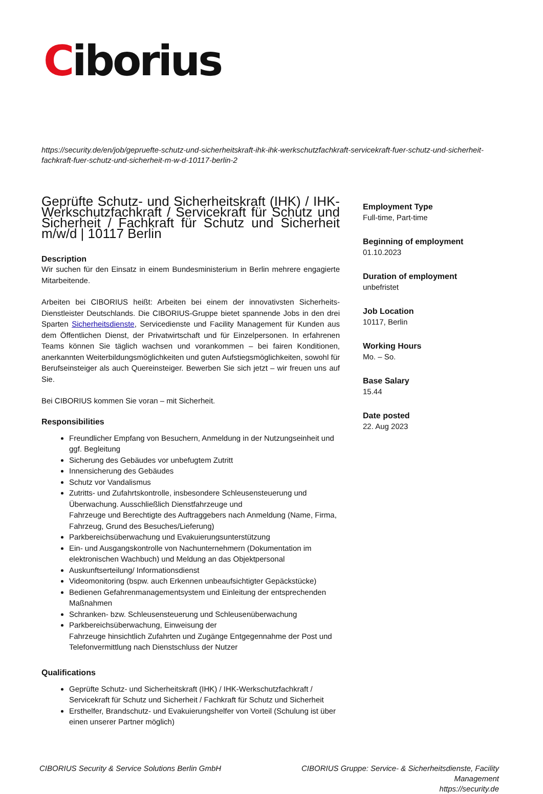Ciborius
https://security.de/en/job/gepruefte-schutz-und-sicherheitskraft-ihk-ihk-werkschutzfachkraft-servicekraft-fuer-schutz-und-sicherheit-fachkraft-fuer-schutz-und-sicherheit-m-w-d-10117-berlin-2
Geprüfte Schutz- und Sicherheitskraft (IHK) / IHK-Werkschutzfachkraft / Servicekraft für Schutz und Sicherheit / Fachkraft für Schutz und Sicherheit m/w/d | 10117 Berlin
Description
Wir suchen für den Einsatz in einem Bundesministerium in Berlin mehrere engagierte Mitarbeitende.
Arbeiten bei CIBORIUS heißt: Arbeiten bei einem der innovativsten Sicherheits-Dienstleister Deutschlands. Die CIBORIUS-Gruppe bietet spannende Jobs in den drei Sparten Sicherheitsdienste, Servicedienste und Facility Management für Kunden aus dem Öffentlichen Dienst, der Privatwirtschaft und für Einzelpersonen. In erfahrenen Teams können Sie täglich wachsen und vorankommen – bei fairen Konditionen, anerkannten Weiterbildungsmöglichkeiten und guten Aufstiegsmöglichkeiten, sowohl für Berufseinsteiger als auch Quereinsteiger. Bewerben Sie sich jetzt – wir freuen uns auf Sie.
Bei CIBORIUS kommen Sie voran – mit Sicherheit.
Responsibilities
Freundlicher Empfang von Besuchern, Anmeldung in der Nutzungseinheit und ggf. Begleitung
Sicherung des Gebäudes vor unbefugtem Zutritt
Innensicherung des Gebäudes
Schutz vor Vandalismus
Zutritts- und Zufahrtskontrolle, insbesondere Schleusensteuerung und Überwachung. Ausschließlich Dienstfahrzeuge und
Fahrzeuge und Berechtigte des Auftraggebers nach Anmeldung (Name, Firma, Fahrzeug, Grund des Besuches/Lieferung)
Parkbereichsüberwachung und Evakuierungsunterstützung
Ein- und Ausgangskontrolle von Nachunternehmern (Dokumentation im elektronischen Wachbuch) und Meldung an das Objektpersonal
Auskunftserteilung/ Informationsdienst
Videomonitoring (bspw. auch Erkennen unbeaufsichtigter Gepäckstücke)
Bedienen Gefahrenmanagementsystem und Einleitung der entsprechenden Maßnahmen
Schranken- bzw. Schleusensteuerung und Schleusenüberwachung
Parkbereichsüberwachung, Einweisung der
Fahrzeuge hinsichtlich Zufahrten und Zugänge Entgegennahme der Post und Telefonvermittlung nach Dienstschluss der Nutzer
Qualifications
Geprüfte Schutz- und Sicherheitskraft (IHK) / IHK-Werkschutzfachkraft / Servicekraft für Schutz und Sicherheit / Fachkraft für Schutz und Sicherheit
Ersthelfer, Brandschutz- und Evakuierungshelfer von Vorteil (Schulung ist über einen unserer Partner möglich)
Employment Type
Full-time, Part-time
Beginning of employment
01.10.2023
Duration of employment
unbefristet
Job Location
10117, Berlin
Working Hours
Mo. – So.
Base Salary
15.44
Date posted
22. Aug 2023
CIBORIUS Security & Service Solutions Berlin GmbH
CIBORIUS Gruppe: Service- & Sicherheitsdienste, Facility Management
https://security.de